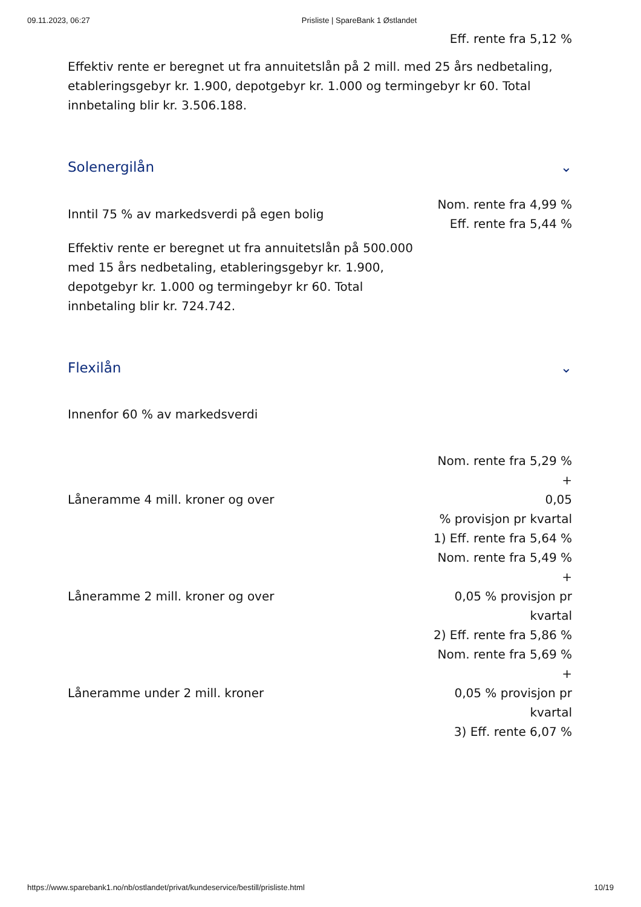09.11.2023, 06:27 Prisliste | SpareBank 1 Østlandet
Eff. rente fra 5,12 %
Effektiv rente er beregnet ut fra annuitetslån på 2 mill. med 25 års nedbetaling, etableringsgebyr kr. 1.900, depotgebyr kr. 1.000 og termingebyr kr 60. Total innbetaling blir kr. 3.506.188.
Solenergilån ⌄
| Inntil 75 % av markedsverdi på egen bolig | Nom. rente fra 4,99 % Eff. rente fra 5,44 % |
Effektiv rente er beregnet ut fra annuitetslån på 500.000 med 15 års nedbetaling, etableringsgebyr kr. 1.900, depotgebyr kr. 1.000 og termingebyr kr 60. Total innbetaling blir kr. 724.742.
Flexilån ⌄
Innenfor 60 % av markedsverdi
| Låneramme 4 mill. kroner og over | Nom. rente fra 5,29 % + 0,05 % provisjon pr kvartal 1) Eff. rente fra 5,64 % |
| Låneramme 2 mill. kroner og over | Nom. rente fra 5,49 % + 0,05 % provisjon pr kvartal 2) Eff. rente fra 5,86 % |
| Låneramme under 2 mill. kroner | Nom. rente fra 5,69 % + 0,05 % provisjon pr kvartal 3) Eff. rente 6,07 % |
https://www.sparebank1.no/nb/ostlandet/privat/kundeservice/bestill/prisliste.html 10/19